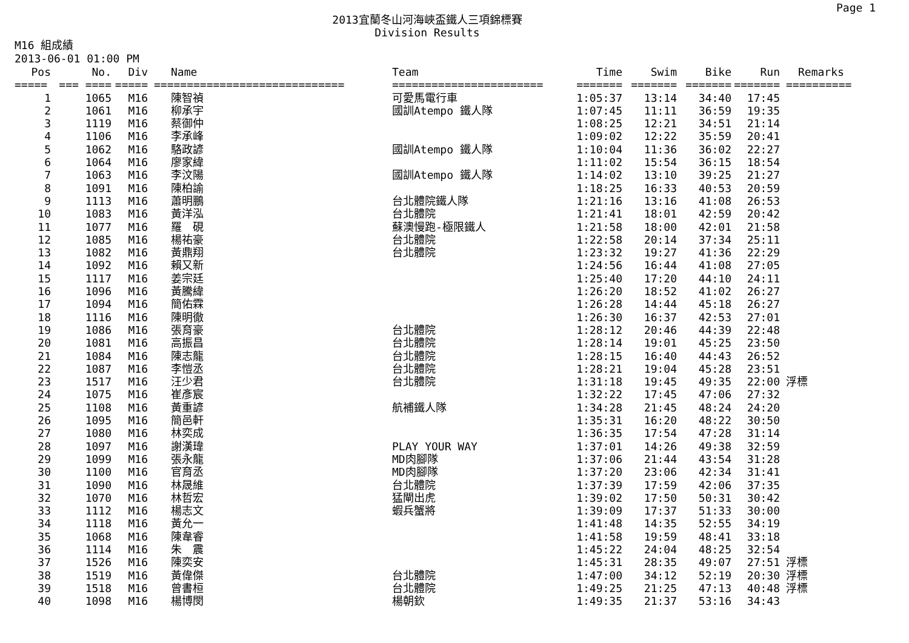Page 1
2013宜蘭冬山河海峽盃鐵人三項錦標賽
Division Results
M16 組成績
2013-06-01 01:00 PM
| Pos | No. | Div | Name | Team | Time | Swim | Bike | Run | Remarks |
| --- | --- | --- | --- | --- | --- | --- | --- | --- | --- |
| ===== | === ==== | ===== | ============================= | ======================= | ======= | ======= | ======= | ======= | ========== |
| 1 | 1065 | M16 | 陳智禎 | 可愛馬電行車 | 1:05:37 | 13:14 | 34:40 | 17:45 | |
| 2 | 1061 | M16 | 柳承宇 | 國訓Atempo 鐵人隊 | 1:07:45 | 11:11 | 36:59 | 19:35 | |
| 3 | 1119 | M16 | 蔡御仲 | | 1:08:25 | 12:21 | 34:51 | 21:14 | |
| 4 | 1106 | M16 | 李承峰 | | 1:09:02 | 12:22 | 35:59 | 20:41 | |
| 5 | 1062 | M16 | 駱政諺 | 國訓Atempo 鐵人隊 | 1:10:04 | 11:36 | 36:02 | 22:27 | |
| 6 | 1064 | M16 | 廖家緯 | | 1:11:02 | 15:54 | 36:15 | 18:54 | |
| 7 | 1063 | M16 | 李汶陽 | 國訓Atempo 鐵人隊 | 1:14:02 | 13:10 | 39:25 | 21:27 | |
| 8 | 1091 | M16 | 陳柏諭 | | 1:18:25 | 16:33 | 40:53 | 20:59 | |
| 9 | 1113 | M16 | 蕭明鵬 | 台北體院鐵人隊 | 1:21:16 | 13:16 | 41:08 | 26:53 | |
| 10 | 1083 | M16 | 黃洋泓 | 台北體院 | 1:21:41 | 18:01 | 42:59 | 20:42 | |
| 11 | 1077 | M16 | 羅 硯 | 蘇澳慢跑-極限鐵人 | 1:21:58 | 18:00 | 42:01 | 21:58 | |
| 12 | 1085 | M16 | 楊祐豪 | 台北體院 | 1:22:58 | 20:14 | 37:34 | 25:11 | |
| 13 | 1082 | M16 | 黃鼎翔 | 台北體院 | 1:23:32 | 19:27 | 41:36 | 22:29 | |
| 14 | 1092 | M16 | 賴又新 | | 1:24:56 | 16:44 | 41:08 | 27:05 | |
| 15 | 1117 | M16 | 姜宗廷 | | 1:25:40 | 17:20 | 44:10 | 24:11 | |
| 16 | 1096 | M16 | 黃騰緯 | | 1:26:20 | 18:52 | 41:02 | 26:27 | |
| 17 | 1094 | M16 | 簡佑霖 | | 1:26:28 | 14:44 | 45:18 | 26:27 | |
| 18 | 1116 | M16 | 陳明徹 | | 1:26:30 | 16:37 | 42:53 | 27:01 | |
| 19 | 1086 | M16 | 張育豪 | 台北體院 | 1:28:12 | 20:46 | 44:39 | 22:48 | |
| 20 | 1081 | M16 | 高振昌 | 台北體院 | 1:28:14 | 19:01 | 45:25 | 23:50 | |
| 21 | 1084 | M16 | 陳志龍 | 台北體院 | 1:28:15 | 16:40 | 44:43 | 26:52 | |
| 22 | 1087 | M16 | 李愷丞 | 台北體院 | 1:28:21 | 19:04 | 45:28 | 23:51 | |
| 23 | 1517 | M16 | 汪少君 | 台北體院 | 1:31:18 | 19:45 | 49:35 | 22:00 | 浮標 |
| 24 | 1075 | M16 | 崔彥宸 | | 1:32:22 | 17:45 | 47:06 | 27:32 | |
| 25 | 1108 | M16 | 黃重諺 | 航補鐵人隊 | 1:34:28 | 21:45 | 48:24 | 24:20 | |
| 26 | 1095 | M16 | 簡邑軒 | | 1:35:31 | 16:20 | 48:22 | 30:50 | |
| 27 | 1080 | M16 | 林奕成 | | 1:36:35 | 17:54 | 47:28 | 31:14 | |
| 28 | 1097 | M16 | 謝漢瑋 | PLAY YOUR WAY | 1:37:01 | 14:26 | 49:38 | 32:59 | |
| 29 | 1099 | M16 | 張永龍 | MD肉腳隊 | 1:37:06 | 21:44 | 43:54 | 31:28 | |
| 30 | 1100 | M16 | 官育丞 | MD肉腳隊 | 1:37:20 | 23:06 | 42:34 | 31:41 | |
| 31 | 1090 | M16 | 林晟維 | 台北體院 | 1:37:39 | 17:59 | 42:06 | 37:35 | |
| 32 | 1070 | M16 | 林哲宏 | 猛閘出虎 | 1:39:02 | 17:50 | 50:31 | 30:42 | |
| 33 | 1112 | M16 | 楊志文 | 蝦兵蟹將 | 1:39:09 | 17:37 | 51:33 | 30:00 | |
| 34 | 1118 | M16 | 黃允一 | | 1:41:48 | 14:35 | 52:55 | 34:19 | |
| 35 | 1068 | M16 | 陳韋睿 | | 1:41:58 | 19:59 | 48:41 | 33:18 | |
| 36 | 1114 | M16 | 朱 震 | | 1:45:22 | 24:04 | 48:25 | 32:54 | |
| 37 | 1526 | M16 | 陳奕安 | | 1:45:31 | 28:35 | 49:07 | 27:51 | 浮標 |
| 38 | 1519 | M16 | 黃偉傑 | 台北體院 | 1:47:00 | 34:12 | 52:19 | 20:30 | 浮標 |
| 39 | 1518 | M16 | 曾書桓 | 台北體院 | 1:49:25 | 21:25 | 47:13 | 40:48 | 浮標 |
| 40 | 1098 | M16 | 楊博閔 | 楊朝欽 | 1:49:35 | 21:37 | 53:16 | 34:43 | |